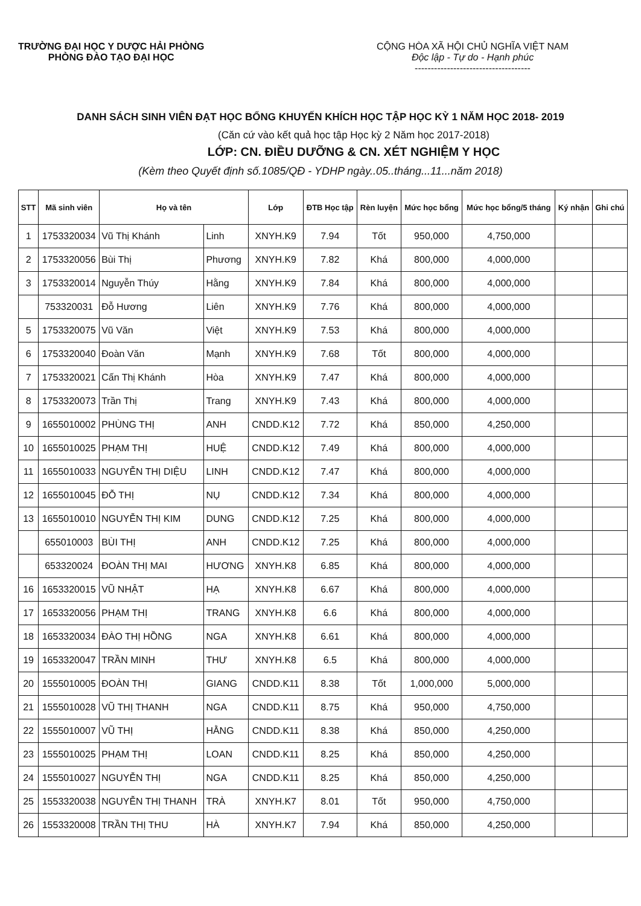TRƯỜNG ĐẠI HỌC Y DƯỢC HẢI PHÒNG
PHÒNG ĐÀO TẠO ĐẠI HỌC
CỘNG HÒA XÃ HỘI CHỦ NGHĨA VIỆT NAM
Độc lập - Tự do - Hạnh phúc
------------------------------------
DANH SÁCH SINH VIÊN ĐẠT HỌC BỔNG KHUYẾN KHÍCH HỌC TẬP HỌC KỲ 1 NĂM HỌC 2018- 2019
(Căn cứ vào kết quả học tập Học kỳ 2 Năm học 2017-2018)
LỚP: CN. ĐIỀU DƯỠNG & CN. XÉT NGHIỆM Y HỌC
(Kèm theo Quyết định số.1085/QĐ - YDHP ngày..05..tháng...11...năm 2018)
| STT | Mã sinh viên | Họ và tên | | Lớp | ĐTB Học tập | Rèn luyện | Mức học bổng | Mức học bổng/5 tháng | Ký nhận | Ghi chú |
| --- | --- | --- | --- | --- | --- | --- | --- | --- | --- | --- |
| 1 | 1753320034 | Vũ Thị Khánh | Linh | XNYH.K9 | 7.94 | Tốt | 950,000 | 4,750,000 | | |
| 2 | 1753320056 | Bùi Thị | Phương | XNYH.K9 | 7.82 | Khá | 800,000 | 4,000,000 | | |
| 3 | 1753320014 | Nguyễn Thúy | Hằng | XNYH.K9 | 7.84 | Khá | 800,000 | 4,000,000 | | |
| | 753320031 | Đỗ Hương | Liên | XNYH.K9 | 7.76 | Khá | 800,000 | 4,000,000 | | |
| 5 | 1753320075 | Vũ Văn | Việt | XNYH.K9 | 7.53 | Khá | 800,000 | 4,000,000 | | |
| 6 | 1753320040 | Đoàn Văn | Mạnh | XNYH.K9 | 7.68 | Tốt | 800,000 | 4,000,000 | | |
| 7 | 1753320021 | Cấn Thị Khánh | Hòa | XNYH.K9 | 7.47 | Khá | 800,000 | 4,000,000 | | |
| 8 | 1753320073 | Trần Thị | Trang | XNYH.K9 | 7.43 | Khá | 800,000 | 4,000,000 | | |
| 9 | 1655010002 | PHÙNG THỊ | ANH | CNDD.K12 | 7.72 | Khá | 850,000 | 4,250,000 | | |
| 10 | 1655010025 | PHẠM THỊ | HUỆ | CNDD.K12 | 7.49 | Khá | 800,000 | 4,000,000 | | |
| 11 | 1655010033 | NGUYỄN THỊ DIỆU | LINH | CNDD.K12 | 7.47 | Khá | 800,000 | 4,000,000 | | |
| 12 | 1655010045 | ĐỖ THỊ | NỤ | CNDD.K12 | 7.34 | Khá | 800,000 | 4,000,000 | | |
| 13 | 1655010010 | NGUYỄN THỊ KIM | DUNG | CNDD.K12 | 7.25 | Khá | 800,000 | 4,000,000 | | |
| | 655010003 | BÙI THỊ | ANH | CNDD.K12 | 7.25 | Khá | 800,000 | 4,000,000 | | |
| | 653320024 | ĐOÀN THỊ MAI | HƯƠNG | XNYH.K8 | 6.85 | Khá | 800,000 | 4,000,000 | | |
| 16 | 1653320015 | VŨ NHẬT | HẠ | XNYH.K8 | 6.67 | Khá | 800,000 | 4,000,000 | | |
| 17 | 1653320056 | PHẠM THỊ | TRANG | XNYH.K8 | 6.6 | Khá | 800,000 | 4,000,000 | | |
| 18 | 1653320034 | ĐÀO THỊ HỒNG | NGA | XNYH.K8 | 6.61 | Khá | 800,000 | 4,000,000 | | |
| 19 | 1653320047 | TRẦN MINH | THƯ | XNYH.K8 | 6.5 | Khá | 800,000 | 4,000,000 | | |
| 20 | 1555010005 | ĐOÀN THỊ | GIANG | CNDD.K11 | 8.38 | Tốt | 1,000,000 | 5,000,000 | | |
| 21 | 1555010028 | VŨ THỊ THANH | NGA | CNDD.K11 | 8.75 | Khá | 950,000 | 4,750,000 | | |
| 22 | 1555010007 | VŨ THỊ | HẰNG | CNDD.K11 | 8.38 | Khá | 850,000 | 4,250,000 | | |
| 23 | 1555010025 | PHẠM THỊ | LOAN | CNDD.K11 | 8.25 | Khá | 850,000 | 4,250,000 | | |
| 24 | 1555010027 | NGUYỄN THỊ | NGA | CNDD.K11 | 8.25 | Khá | 850,000 | 4,250,000 | | |
| 25 | 1553320038 | NGUYỄN THỊ THANH | TRÀ | XNYH.K7 | 8.01 | Tốt | 950,000 | 4,750,000 | | |
| 26 | 1553320008 | TRẦN THỊ THU | HÀ | XNYH.K7 | 7.94 | Khá | 850,000 | 4,250,000 | | |